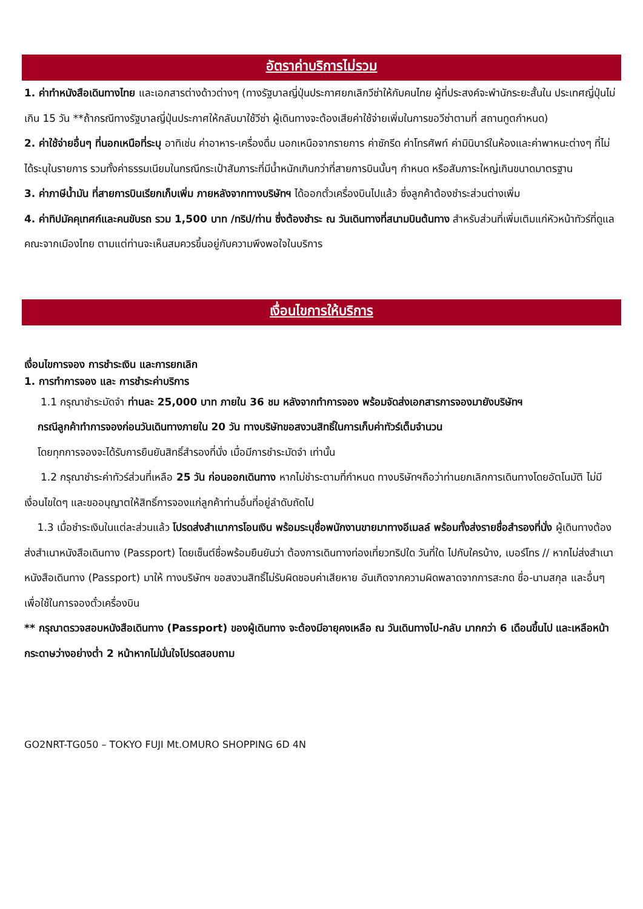อัตราค่าบริการไม่รวม
1. ค่าทำหนังสือเดินทางไทย และเอกสารต่างด้าวต่างๆ (ทางรัฐบาลญี่ปุ่นประกาศยกเลิกวีซ่าให้กับคนไทย ผู้ที่ประสงค์จะพำนักระยะสั้นใน ประเทศญี่ปุ่นไม่เกิน 15 วัน **ถ้ากรณีทางรัฐบาลญี่ปุ่นประกาศให้กลับมาใช้วีซ่า ผู้เดินทางจะต้องเสียค่าใช้จ่ายเพิ่มในการขอวีซ่าตามที่ สถานทูตกำหนด)
2. ค่าใช้จ่ายอื่นๆ ที่นอกเหนือที่ระบุ อาทิเช่น ค่าอาหาร-เครื่องดื่ม นอกเหนือจากรายการ ค่าซักรีด ค่าโทรศัพท์ ค่ามินิบาร์ในห้องและค่าพาหนะต่างๆ ที่ไม่ได้ระบุในรายการ รวมทั้งค่าธรรมเนียมในกรณีกระเป๋าสัมภาระที่มีน้ำหนักเกินกว่าที่สายการบินนั้นๆ กำหนด หรือสัมภาระใหญ่เกินขนาดมาตรฐาน
3. ค่าภาษีน้ำมัน ที่สายการบินเรียกเก็บเพิ่ม ภายหลังจากทางบริษัทฯ ได้ออกตั๋วเครื่องบินไปแล้ว ซึ่งลูกค้าต้องชำระส่วนต่างเพิ่ม
4. ค่าทิปมัคคุเทศก์และคนขับรถ รวม 1,500 บาท /ทริป/ท่าน ซึ่งต้องชำระ ณ วันเดินทางที่สนามบินต้นทาง สำหรับส่วนที่เพิ่มเติมแก่หัวหน้าทัวร์ที่ดูแลคณะจากเมืองไทย ตามแต่ท่านจะเห็นสมควรขึ้นอยู่กับความพึงพอใจในบริการ
เงื่อนไขการให้บริการ
เงื่อนไขการจอง การชำระเงิน และการยกเลิก
1. การทำการจอง และ การชำระค่าบริการ
1.1 กรุณาชำระมัดจำ ท่านละ 25,000 บาท ภายใน 36 ชม หลังจากทำการจอง พร้อมจัดส่งเอกสารการจองมายังบริษัทฯ
กรณีลูกค้าทำการจองก่อนวันเดินทางภายใน 20 วัน ทางบริษัทขอสงวนสิทธิ์ในการเก็บค่าทัวร์เต็มจำนวน
โดยทุกการจองจะได้รับการยืนยันสิทธิ์สำรองที่นั่ง เมื่อมีการชำระมัดจำ เท่านั้น
1.2 กรุณาชำระค่าทัวร์ส่วนที่เหลือ 25 วัน ก่อนออกเดินทาง หากไม่ชำระตามที่กำหนด ทางบริษัทฯถือว่าท่านยกเลิกการเดินทางโดยอัตโนมัติ ไม่มีเงื่อนไขใดๆ และขออนุญาตให้สิทธิ์การจองแก่ลูกค้าท่านอื่นที่อยู่ลำดับถัดไป
1.3 เมื่อชำระเงินในแต่ละส่วนแล้ว โปรดส่งสำเนาการโอนเงิน พร้อมระบุชื่อพนักงานขายมาทางอีเมลล์ พร้อมทั้งส่งรายชื่อสำรองที่นั่ง ผู้เดินทางต้องส่งสำเนาหนังสือเดินทาง (Passport) โดยเซ็นต์ชื่อพร้อมยืนยันว่า ต้องการเดินทางท่องเที่ยวทริปใด วันที่ใด ไปกับใครบ้าง, เบอร์โทร // หากไม่ส่งสำเนาหนังสือเดินทาง (Passport) มาให้ ทางบริษัทฯ ขอสงวนสิทธิ์ไม่รับผิดชอบค่าเสียหาย อันเกิดจากความผิดพลาดจากการสะกด ชื่อ-นามสกุล และอื่นๆ เพื่อใช้ในการจองตั๋วเครื่องบิน
** กรุณาตรวจสอบหนังสือเดินทาง (Passport) ของผู้เดินทาง จะต้องมีอายุคงเหลือ ณ วันเดินทางไป-กลับ มากกว่า 6 เดือนขึ้นไป และเหลือหน้ากระดาษว่างอย่างต่ำ 2 หน้าหากไม่มั่นใจโปรดสอบถาม
GO2NRT-TG050 – TOKYO FUJI Mt.OMURO SHOPPING 6D 4N